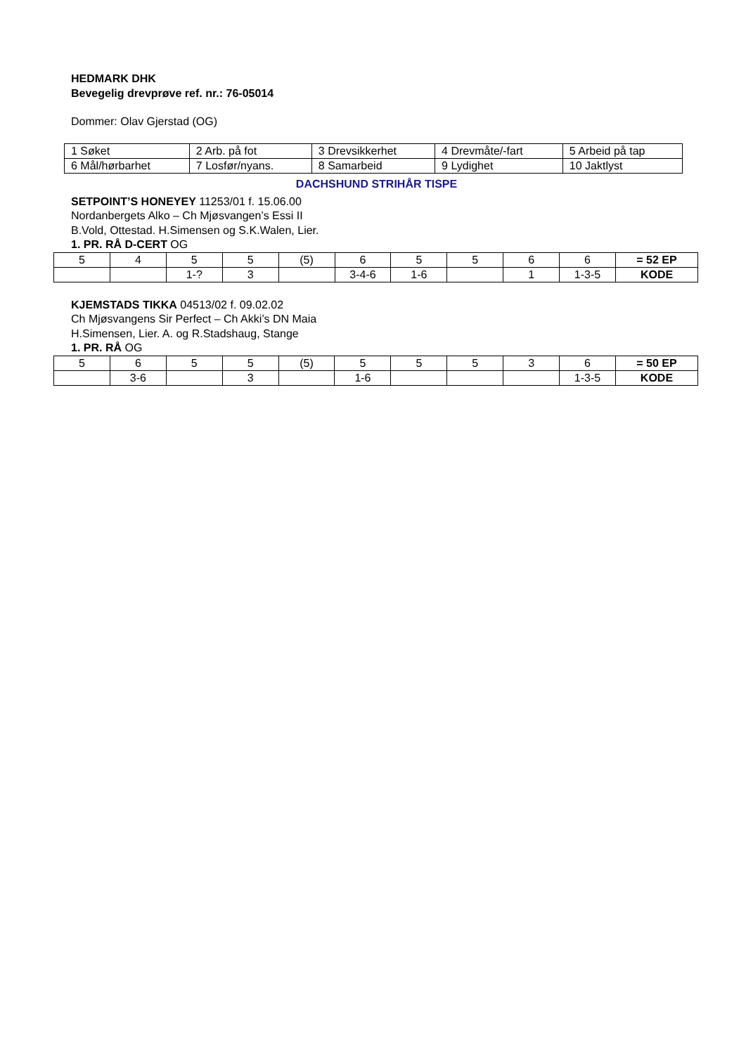HEDMARK DHK
Bevegelig drevprøve ref. nr.: 76-05014
Dommer: Olav Gjerstad (OG)
| 1 Søket | 2 Arb. på fot | 3 Drevsikkerhet | 4 Drevmåte/-fart | 5 Arbeid på tap |
| 6 Mål/hørbarhet | 7 Losfør/nyans. | 8 Samarbeid | 9 Lydighet | 10 Jaktlyst |
DACHSHUND STRIHÅR TISPE
SETPOINT’S HONEYEY 11253/01 f. 15.06.00
Nordanbergets Alko – Ch Mjøsvangen’s Essi II
B.Vold, Ottestad. H.Simensen og S.K.Walen, Lier.
1. PR. RÅ D-CERT OG
| 5 | 4 | 5 | 5 | (5) | 6 | 5 | 5 | 6 | 6 | = 52 EP |
| | | 1-? | 3 | | 3-4-6 | 1-6 | | 1 | 1-3-5 | KODE |
KJEMSTADS TIKKA 04513/02 f. 09.02.02
Ch Mjøsvangens Sir Perfect – Ch Akki’s DN Maia
H.Simensen, Lier. A. og R.Stadshaug, Stange
1. PR. RÅ OG
| 5 | 6 | 5 | 5 | (5) | 5 | 5 | 5 | 3 | 6 | = 50 EP |
| | 3-6 | | 3 | | 1-6 | | | | 1-3-5 | KODE |